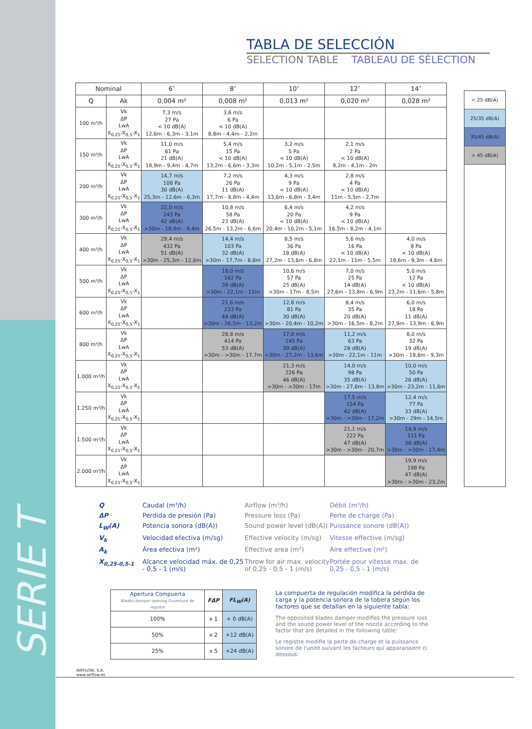SERIE T
TABLA DE SELECCIÓN
SELECTION TABLE TABLEAU DE SÉLECTION
| Nominal | | 6″ | 8″ | 10″ | 12″ | 14″ |
| --- | --- | --- | --- | --- | --- | --- |
| Q | Ak | 0,004 m² | 0,008 m² | 0,013 m² | 0,020 m² | 0,028 m² |
| 100 m³/h | Vk ΔP LwA X<sub>0,25</sub>-X<sub>0,5</sub>-X<sub>1</sub> | 7,3 m/s 27 Pa < 10 dB(A) 12,6m - 6,3m - 3,1m | 3,6 m/s 6 Pa < 10 dB(A) 8,8m - 4,4m - 2,2m | | | |
| 150 m³/h | Vk ΔP LwA X<sub>0,25</sub>-X<sub>0,5</sub>-X<sub>1</sub> | 11,0 m/s 61 Pa 21 dB(A) 18,9m - 9,4m - 4,7m | 5,4 m/s 15 Pa < 10 dB(A) 13,2m - 6,6m - 3,3m | 3,2 m/s 5 Pa < 10 dB(A) 10,2m - 5,1m - 2,5m | 2,1 m/s 2 Pa < 10 dB(A) 8,2m - 4,1m - 2m | |
| 200 m³/h | Vk ΔP LwA X<sub>0,25</sub>-X<sub>0,5</sub>-X<sub>1</sub> | 14,7 m/s 108 Pa 30 dB(A) 25,3m - 12,6m - 6,3m | 7,2 m/s 26 Pa 11 dB(A) 17,7m - 8,8m - 4,4m | 4,3 m/s 9 Pa < 10 dB(A) 13,6m - 6,8m - 3,4m | 2,8 m/s 4 Pa < 10 dB(A) 11m - 5,5m - 2,7m | |
| 300 m³/h | Vk ΔP LwA X<sub>0,25</sub>-X<sub>0,5</sub>-X<sub>1</sub> | 22,0 m/s 243 Pa 42 dB(A) >30m - 18,9m - 9,4m | 10,8 m/s 58 Pa 23 dB(A) 26,5m - 13,2m - 6,6m | 6,4 m/s 20 Pa < 10 dB(A) 20,4m - 10,2m - 5,1m | 4,2 m/s 9 Pa < 10 dB(A) 16,5m - 8,2m - 4,1m | |
| 400 m³/h | Vk ΔP LwA X<sub>0,25</sub>-X<sub>0,5</sub>-X<sub>1</sub> | 29,4 m/s 432 Pa 51 dB(A) >30m - 25,3m - 12,6m | 14,4 m/s 103 Pa 32 dB(A) >30m - 17,7m - 8,8m | 8,5 m/s 36 Pa 18 dB(A) 27,2m - 13,6m - 6,8m | 5,6 m/s 16 Pa < 10 dB(A) 22,1m - 11m - 5,5m | 4,0 m/s 8 Pa < 10 dB(A) 18,6m - 9,3m - 4,6m |
| 500 m³/h | Vk ΔP LwA X<sub>0,25</sub>-X<sub>0,5</sub>-X<sub>1</sub> | | 18,0 m/s 162 Pa 39 dB(A) >30m - 22,1m - 11m | 10,6 m/s 57 Pa 25 dB(A) >30m - 17m - 8,5m | 7,0 m/s 25 Pa 14 dB(A) 27,6m - 13,8m - 6,9m | 5,0 m/s 12 Pa < 10 dB(A) 23,2m - 11,6m - 5,8m |
| 600 m³/h | Vk ΔP LwA X<sub>0,25</sub>-X<sub>0,5</sub>-X<sub>1</sub> | | 21,6 m/s 233 Pa 44 dB(A) >30m - 26,5m - 13,2m | 12,8 m/s 81 Pa 30 dB(A) >30m - 20,4m - 10,2m | 8,4 m/s 35 Pa 20 dB(A) >30m - 16,5m - 8,2m | 6,0 m/s 18 Pa 11 dB(A) 27,9m - 13,9m - 6,9m |
| 800 m³/h | Vk ΔP LwA X<sub>0,25</sub>-X<sub>0,5</sub>-X<sub>1</sub> | | 28,8 m/s 414 Pa 53 dB(A) >30m - >30m - 17,7m | 17,0 m/s 145 Pa 39 dB(A) >30m - 27,2m - 13,6m | 11,2 m/s 63 Pa 28 dB(A) >30m - 22,1m - 11m | 8,0 m/s 32 Pa 19 dB(A) >30m - 18,6m - 9,3m |
| 1.000 m³/h | Vk ΔP LwA X<sub>0,25</sub>-X<sub>0,5</sub>-X<sub>1</sub> | | | 21,3 m/s 226 Pa 46 dB(A) >30m - >30m - 17m | 14,0 m/s 98 Pa 35 dB(A) >30m - 27,6m - 13,8m | 10,0 m/s 50 Pa 26 dB(A) >30m - 23,2m - 11,6m |
| 1.250 m³/h | Vk ΔP LwA X<sub>0,25</sub>-X<sub>0,5</sub>-X<sub>1</sub> | | | | 17,5 m/s 154 Pa 42 dB(A) >30m - >30m - 17,2m | 12,4 m/s 77 Pa 33 dB(A) >30m - 29m - 14,5m |
| 1.500 m³/h | Vk ΔP LwA X<sub>0,25</sub>-X<sub>0,5</sub>-X<sub>1</sub> | | | | 21,1 m/s 222 Pa 47 dB(A) >30m - >30m - 20,7m | 14,9 m/s 111 Pa 38 dB(A) >30m - >30m - 17,4m |
| 2.000 m³/h | Vk ΔP LwA X<sub>0,25</sub>-X<sub>0,5</sub>-X<sub>1</sub> | | | | | 19,9 m/s 198 Pa 47 dB(A) >30m - >30m - 23,2m |
< 25 dB(A)
25/35 dB(A)
35/45 dB(A)
> 45 dB(A)
Q Caudal (m³/h) Airflow (m³/h) Débit (m³/h) ΔP Perdida de presión (Pa) Pressure loss (Pa) Perte de charge (Pa) L<sub>W</sub>(A) Potencia sonora (dB(A)) Sound power level (dB(A)) Puissance sonore (dB(A)) V<sub>k</sub> Velocidad efectiva (m/sg) Effective velocity (m/sg) Vitesse effective (m/sg) A<sub>k</sub> Área efectiva (m²) Effective area (m²) Aire effective (m²) X<sub>0,25-0,5-1</sub> Alcance velocidad máx. de 0,25 - 0,5 - 1 (m/s) Throw for air max. velocity of 0,25 - 0,5 - 1 (m/s) Portée pour vitesse max. de 0,25 - 0,5 - 1 (m/s)
| Apertura Compuerta Blades damper opening Ouverture de registre | FΔP | FL<sub>W</sub>(A) |
| --- | --- | --- |
| 100% | x 1 | + 0 dB(A) |
| 50% | x 2 | +12 dB(A) |
| 25% | x 5 | +24 dB(A) |
La compuerta de regulación modifica la pérdida de carga y la potencia sonora de la tobera según los factores que se detallan en la siguiente tabla:
The opposited blades damper modifies the pressure loss and the sound power level of the nozzle according to the factor that are detailed in the following table:
Le registre modifie la perte de charge et la puissance sonore de l'unité suivant les facteurs qui apparaissent ci dessous:
AIRFLOW, S.A.
www.airflow.es